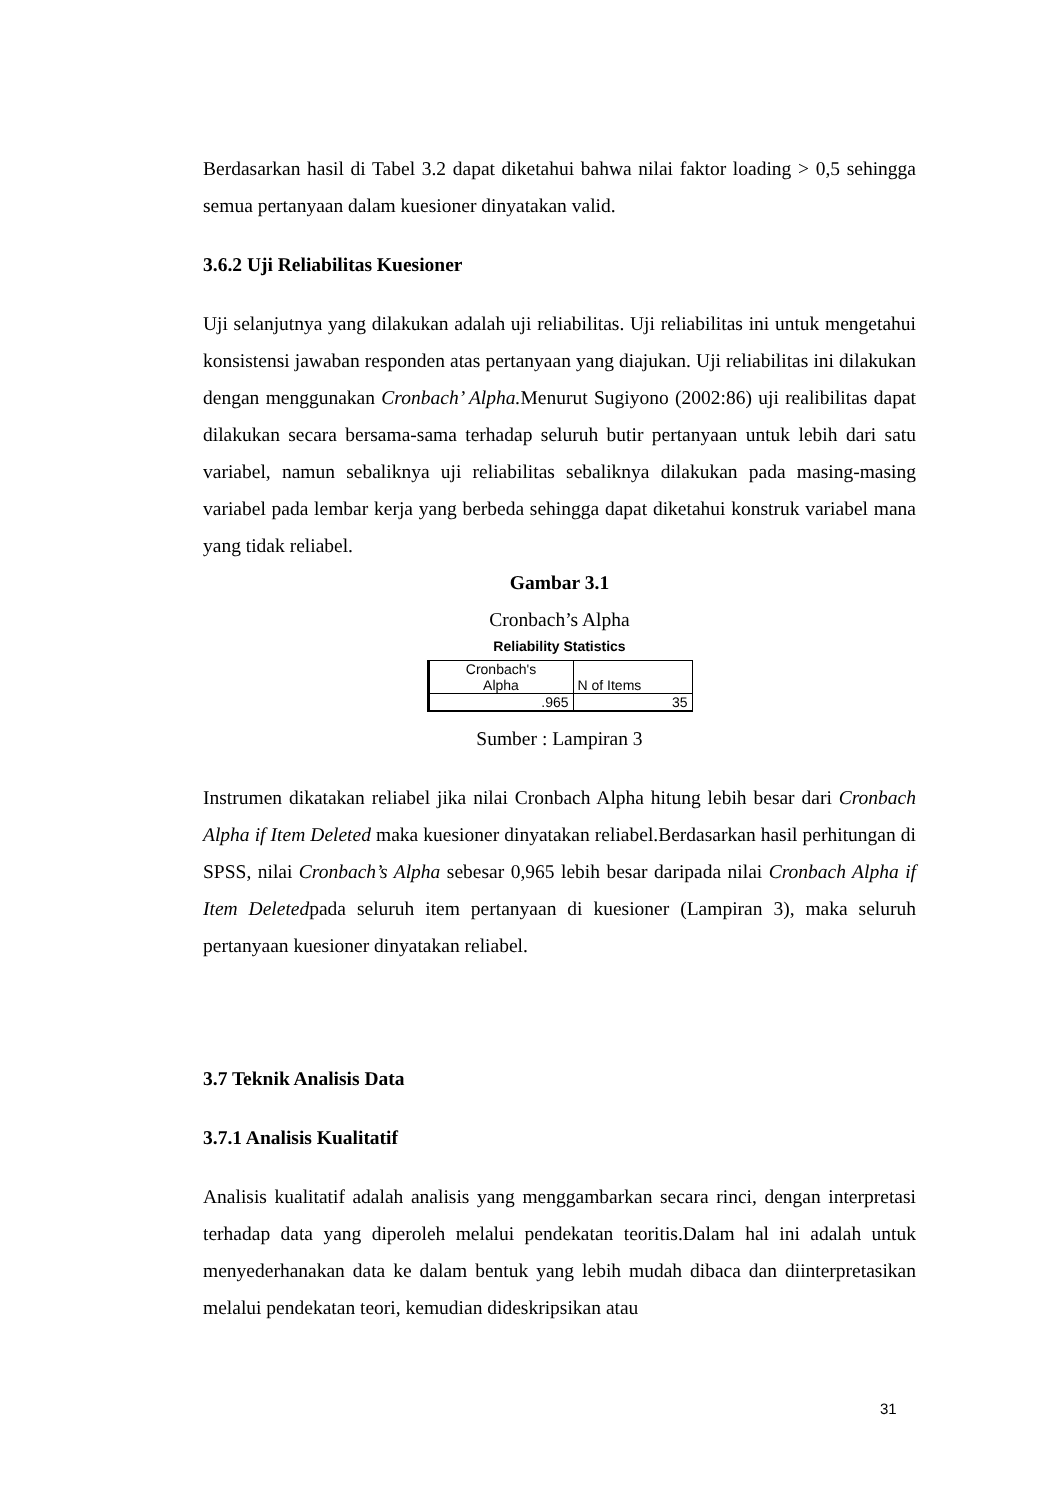Berdasarkan hasil di Tabel 3.2 dapat diketahui bahwa nilai faktor loading > 0,5 sehingga semua pertanyaan dalam kuesioner dinyatakan valid.
3.6.2 Uji Reliabilitas Kuesioner
Uji selanjutnya yang dilakukan adalah uji reliabilitas. Uji reliabilitas ini untuk mengetahui konsistensi jawaban responden atas pertanyaan yang diajukan. Uji reliabilitas ini dilakukan dengan menggunakan Cronbach’ Alpha. Menurut Sugiyono (2002:86) uji realibilitas dapat dilakukan secara bersama-sama terhadap seluruh butir pertanyaan untuk lebih dari satu variabel, namun sebaliknya uji reliabilitas sebaliknya dilakukan pada masing-masing variabel pada lembar kerja yang berbeda sehingga dapat diketahui konstruk variabel mana yang tidak reliabel.
Gambar 3.1
Cronbach’s Alpha
Reliability Statistics
| Cronbach's Alpha | N of Items |
| .965 | 35 |
Sumber : Lampiran 3
Instrumen dikatakan reliabel jika nilai Cronbach Alpha hitung lebih besar dari Cronbach Alpha if Item Deleted maka kuesioner dinyatakan reliabel.Berdasarkan hasil perhitungan di SPSS, nilai Cronbach’s Alpha sebesar 0,965 lebih besar daripada nilai Cronbach Alpha if Item Deletedpada seluruh item pertanyaan di kuesioner (Lampiran 3), maka seluruh pertanyaan kuesioner dinyatakan reliabel.
3.7 Teknik Analisis Data
3.7.1 Analisis Kualitatif
Analisis kualitatif adalah analisis yang menggambarkan secara rinci, dengan interpretasi terhadap data yang diperoleh melalui pendekatan teoritis.Dalam hal ini adalah untuk menyederhanakan data ke dalam bentuk yang lebih mudah dibaca dan diinterpretasikan melalui pendekatan teori, kemudian dideskripsikan atau
31